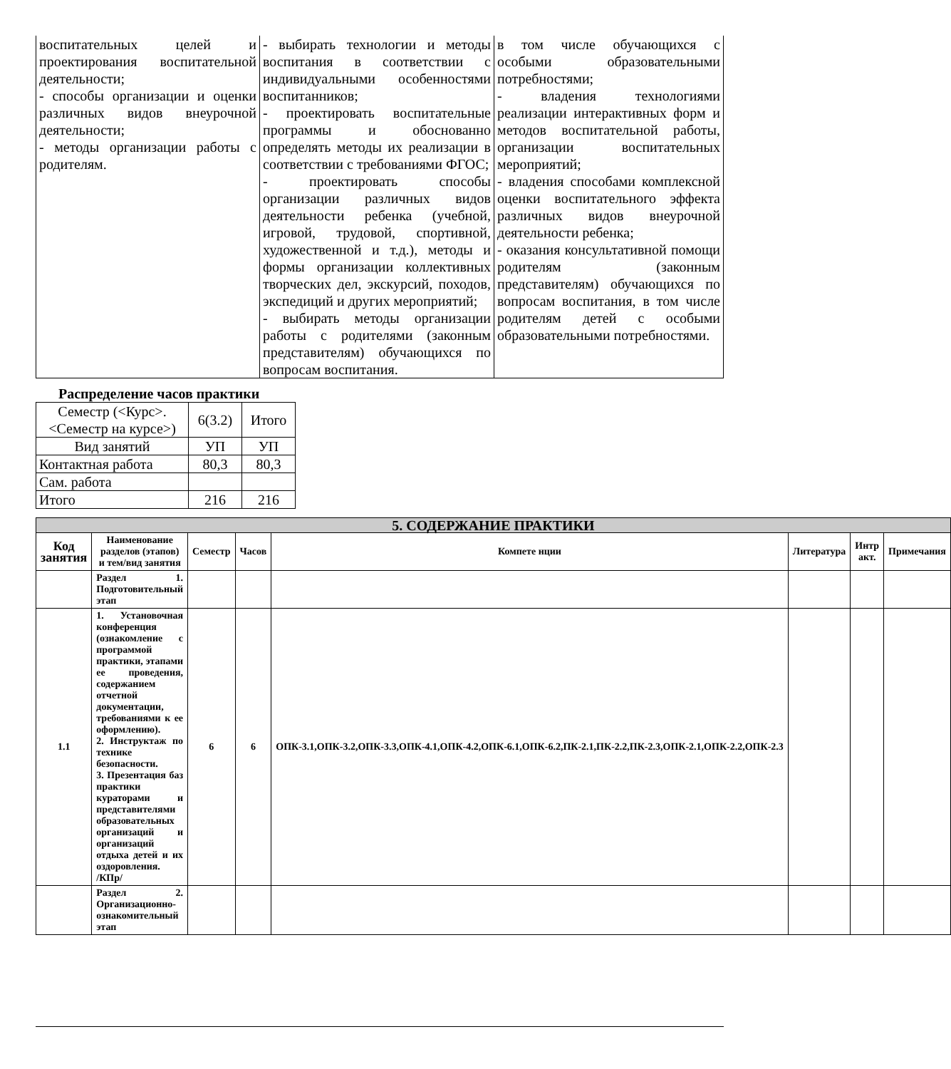| воспитательных целей и проектирования воспитательной деятельности; - способы организации и оценки различных видов внеурочной деятельности; - методы организации работы с родителям. | - выбирать технологии и методы воспитания в соответствии с индивидуальными особенностями воспитанников; - проектировать воспитательные программы и обоснованно определять методы их реализации в соответствии с требованиями ФГОС; - проектировать способы организации различных видов деятельности ребенка (учебной, игровой, трудовой, спортивной, художественной и т.д.), методы и формы организации коллективных творческих дел, экскурсий, походов, экспедиций и других мероприятий; - выбирать методы организации работы с родителями (законным представителям) обучающихся по вопросам воспитания. | в том числе обучающихся с особыми образовательными потребностями; - владения технологиями реализации интерактивных форм и методов воспитательной работы, организации воспитательных мероприятий; - владения способами комплексной оценки воспитательного эффекта различных видов внеурочной деятельности ребенка; - оказания консультативной помощи родителям (законным представителям) обучающихся по вопросам воспитания, в том числе родителям детей с особыми образовательными потребностями. |
Распределение часов практики
| Семестр (<Курс>.<Семестр на курсе>) | 6(3.2) | Итого |
| Вид занятий | УП | УП |
| Контактная работа | 80,3 | 80,3 |
| Сам. работа | | |
| Итого | 216 | 216 |
| 5. СОДЕРЖАНИЕ ПРАКТИКИ | | | | | | | |
| --- | --- | --- | --- | --- | --- | --- | --- |
| Код занятия | Наименование разделов (этапов) и тем/вид занятия | Семестр | Часов | Компете нции | Литература | Интр акт. | Примечания |
| | Раздел 1. Подготовительный этап | | | | | | |
| 1.1 | 1. Установочная конференция (ознакомление с программой практики, этапами ее проведения, содержанием отчетной документации, требованиями к ее оформлению). 2. Инструктаж по технике безопасности. 3. Презентация баз практики кураторами и представителями образовательных организаций и организаций отдыха детей и их оздоровления. /КПр/ | 6 | 6 | ОПК-3.1,ОПК-3.2,ОПК-3.3,ОПК-4.1,ОПК-4.2,ОПК-6.1,ОПК-6.2,ПК-2.1,ПК-2.2,ПК-2.3,ОПК-2.1,ОПК-2.2,ОПК-2.3 | | | |
| | Раздел 2. Организационно-ознакомительный этап | | | | | | |